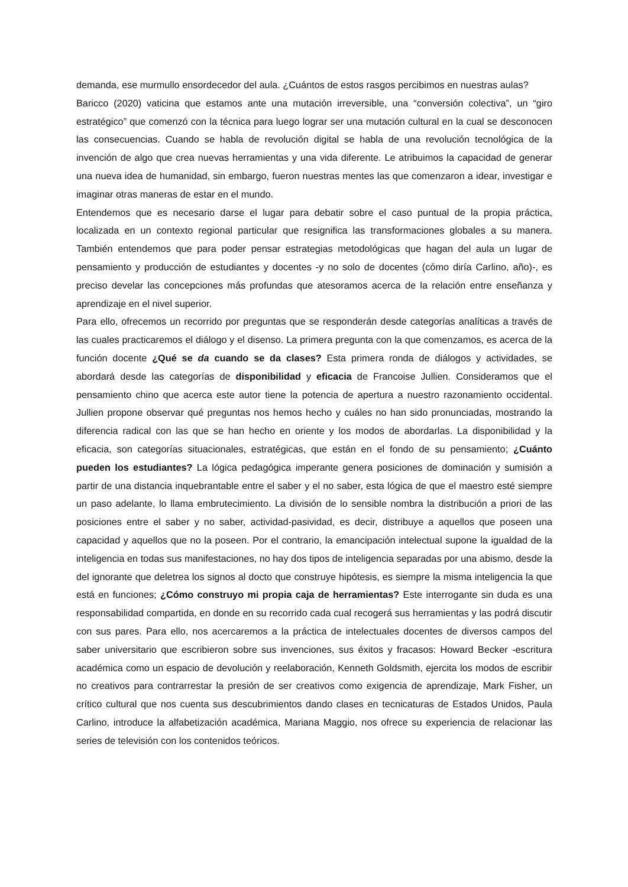demanda, ese murmullo ensordecedor del aula. ¿Cuántos de estos rasgos percibimos en nuestras aulas?
Baricco (2020) vaticina que estamos ante una mutación irreversible, una “conversión colectiva”, un “giro estratégico” que comenzó con la técnica para luego lograr ser una mutación cultural en la cual se desconocen las consecuencias. Cuando se habla de revolución digital se habla de una revolución tecnológica de la invención de algo que crea nuevas herramientas y una vida diferente. Le atribuimos la capacidad de generar una nueva idea de humanidad, sin embargo, fueron nuestras mentes las que comenzaron a idear, investigar e imaginar otras maneras de estar en el mundo.
Entendemos que es necesario darse el lugar para debatir sobre el caso puntual de la propia práctica, localizada en un contexto regional particular que resignifica las transformaciones globales a su manera. También entendemos que para poder pensar estrategias metodológicas que hagan del aula un lugar de pensamiento y producción de estudiantes y docentes -y no solo de docentes (cómo diría Carlino, año)-, es preciso develar las concepciones más profundas que atesoramos acerca de la relación entre enseñanza y aprendizaje en el nivel superior.
Para ello, ofrecemos un recorrido por preguntas que se responderán desde categorías analíticas a través de las cuales practicaremos el diálogo y el disenso. La primera pregunta con la que comenzamos, es acerca de la función docente ¿Qué se da cuando se da clases? Esta primera ronda de diálogos y actividades, se abordará desde las categorías de disponibilidad y eficacia de Francoise Jullien. Consideramos que el pensamiento chino que acerca este autor tiene la potencia de apertura a nuestro razonamiento occidental. Jullien propone observar qué preguntas nos hemos hecho y cuáles no han sido pronunciadas, mostrando la diferencia radical con las que se han hecho en oriente y los modos de abordarlas. La disponibilidad y la eficacia, son categorías situacionales, estratégicas, que están en el fondo de su pensamiento; ¿Cuánto pueden los estudiantes? La lógica pedagógica imperante genera posiciones de dominación y sumisión a partir de una distancia inquebrantable entre el saber y el no saber, esta lógica de que el maestro esté siempre un paso adelante, lo llama embrutecimiento. La división de lo sensible nombra la distribución a priori de las posiciones entre el saber y no saber, actividad-pasividad, es decir, distribuye a aquellos que poseen una capacidad y aquellos que no la poseen. Por el contrario, la emancipación intelectual supone la igualdad de la inteligencia en todas sus manifestaciones, no hay dos tipos de inteligencia separadas por una abismo, desde la del ignorante que deletrea los signos al docto que construye hipótesis, es siempre la misma inteligencia la que está en funciones; ¿Cómo construyo mi propia caja de herramientas? Este interrogante sin duda es una responsabilidad compartida, en donde en su recorrido cada cual recogerá sus herramientas y las podrá discutir con sus pares. Para ello, nos acercaremos a la práctica de intelectuales docentes de diversos campos del saber universitario que escribieron sobre sus invenciones, sus éxitos y fracasos: Howard Becker -escritura académica como un espacio de devolución y reelaboración, Kenneth Goldsmith, ejercita los modos de escribir no creativos para contrarrestar la presión de ser creativos como exigencia de aprendizaje, Mark Fisher, un crítico cultural que nos cuenta sus descubrimientos dando clases en tecnicaturas de Estados Unidos, Paula Carlino, introduce la alfabetización académica, Mariana Maggio, nos ofrece su experiencia de relacionar las series de televisión con los contenidos teóricos.